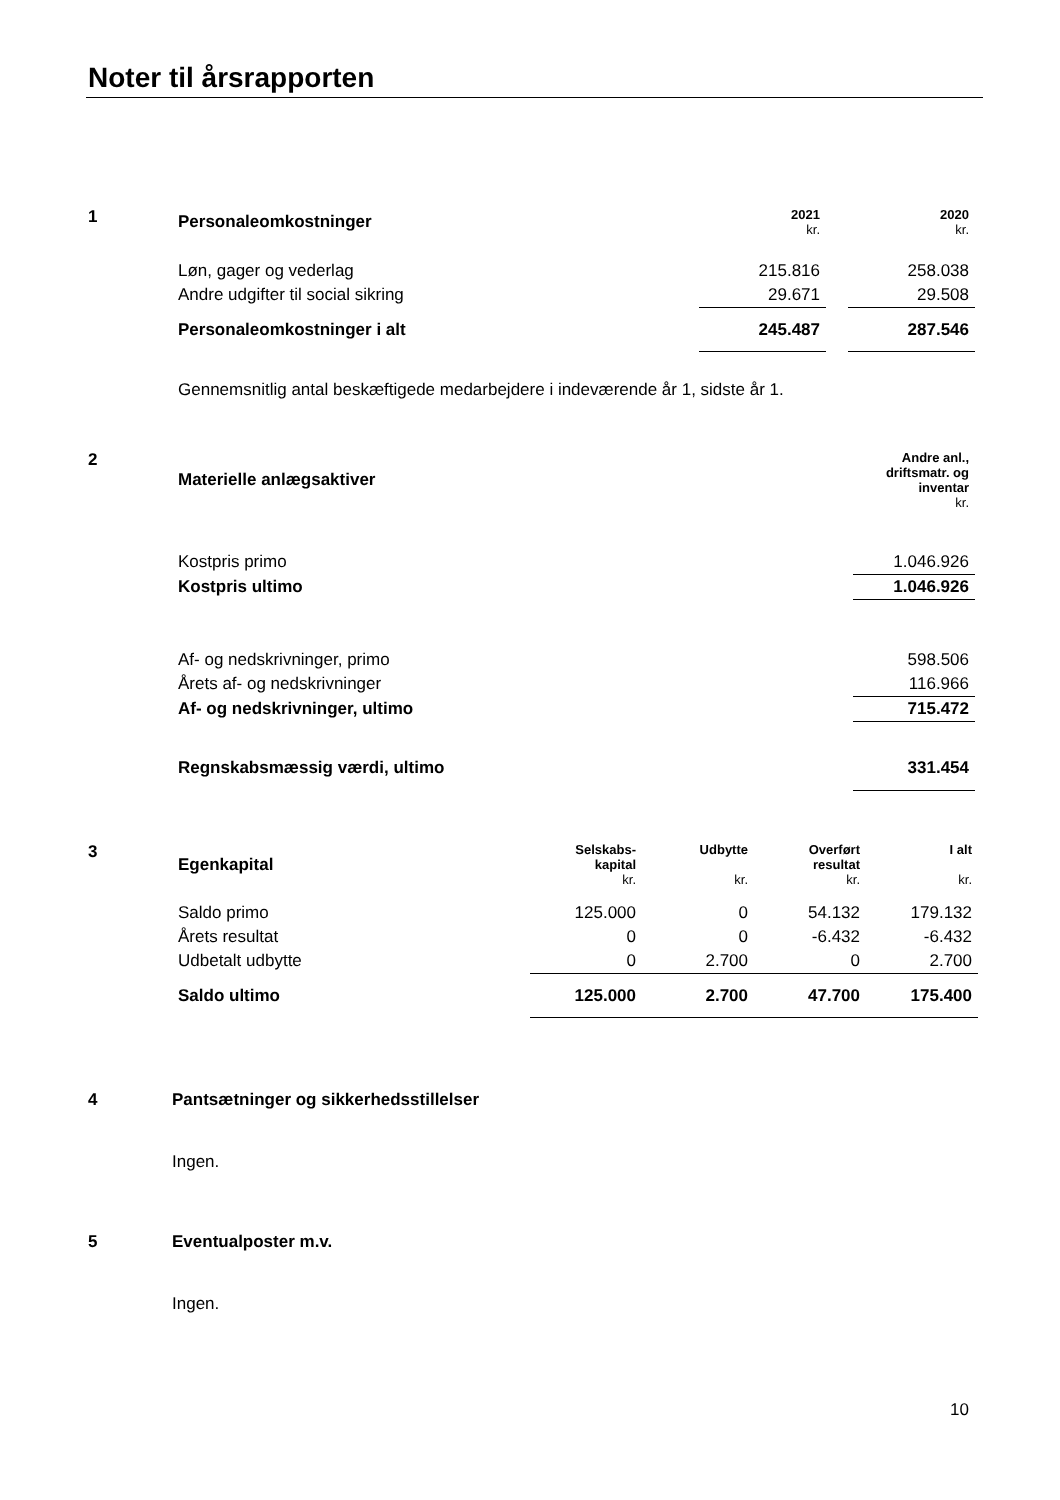Noter til årsrapporten
| 1 | Personaleomkostninger | 2021 kr. | | 2020 kr. |
| | Løn, gager og vederlag | 215.816 | | 258.038 |
| | Andre udgifter til social sikring | 29.671 | | 29.508 |
| | Personaleomkostninger i alt | 245.487 | | 287.546 |
| | Gennemsnitlig antal beskæftigede medarbejdere i indeværende år 1, sidste år 1. | | | |
| 2 | Materielle anlægsaktiver | Andre anl., driftsmatr. og inventar kr. |
| | Kostpris primo | 1.046.926 |
| | Kostpris ultimo | 1.046.926 |
| | Af- og nedskrivninger, primo | 598.506 |
| | Årets af- og nedskrivninger | 116.966 |
| | Af- og nedskrivninger, ultimo | 715.472 |
| | Regnskabsmæssig værdi, ultimo | 331.454 |
| 3 | Egenkapital | Selskabs- kapital kr. | Udbytte kr. | Overført resultat kr. | I alt kr. |
| | Saldo primo | 125.000 | 0 | 54.132 | 179.132 |
| | Årets resultat | 0 | 0 | -6.432 | -6.432 |
| | Udbetalt udbytte | 0 | 2.700 | 0 | 2.700 |
| | Saldo ultimo | 125.000 | 2.700 | 47.700 | 175.400 |
4 Pantsætninger og sikkerhedsstillelser
Ingen.
5 Eventualposter m.v.
Ingen.
10